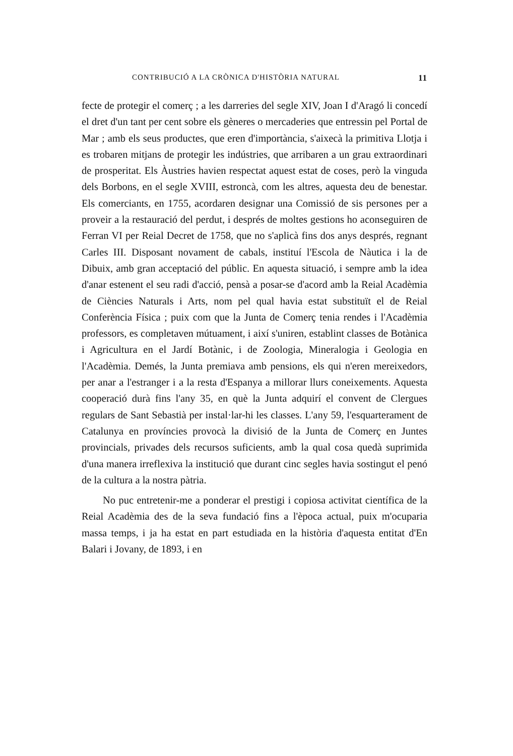CONTRIBUCIÓ A LA CRÒNICA D'HISTÒRIA NATURAL 11
fecte de protegir el comerç ; a les darreries del segle XIV, Joan I d'Aragó li concedí el dret d'un tant per cent sobre els gèneres o mercaderies que entressin pel Portal de Mar ; amb els seus productes, que eren d'importància, s'aixecà la primitiva Llotja i es trobaren mitjans de protegir les indústries, que arribaren a un grau extraordinari de prosperitat. Els Àustries havien respectat aquest estat de coses, però la vinguda dels Borbons, en el segle XVIII, estroncà, com les altres, aquesta deu de benestar. Els comerciants, en 1755, acordaren designar una Comissió de sis persones per a proveir a la restauració del perdut, i després de moltes gestions ho aconseguiren de Ferran VI per Reial Decret de 1758, que no s'aplicà fins dos anys després, regnant Carles III. Disposant novament de cabals, instituí l'Escola de Nàutica i la de Dibuix, amb gran acceptació del públic. En aquesta situació, i sempre amb la idea d'anar estenent el seu radi d'acció, pensà a posar-se d'acord amb la Reial Acadèmia de Ciències Naturals i Arts, nom pel qual havia estat substituït el de Reial Conferència Física ; puix com que la Junta de Comerç tenia rendes i l'Acadèmia professors, es completaven mútuament, i així s'uniren, establint classes de Botànica i Agricultura en el Jardí Botànic, i de Zoologia, Mineralogia i Geologia en l'Acadèmia. Demés, la Junta premiava amb pensions, els qui n'eren mereixedors, per anar a l'estranger i a la resta d'Espanya a millorar llurs coneixements. Aquesta cooperació durà fins l'any 35, en què la Junta adquirí el convent de Clergues regulars de Sant Sebastià per instal·lar-hi les classes. L'any 59, l'esquarterament de Catalunya en províncies provocà la divisió de la Junta de Comerç en Juntes provincials, privades dels recursos suficients, amb la qual cosa quedà suprimida d'una manera irreflexiva la institució que durant cinc segles havia sostingut el penó de la cultura a la nostra pàtria.
No puc entretenir-me a ponderar el prestigi i copiosa activitat científica de la Reial Acadèmia des de la seva fundació fins a l'època actual, puix m'ocuparia massa temps, i ja ha estat en part estudiada en la història d'aquesta entitat d'En Balari i Jovany, de 1893, i en